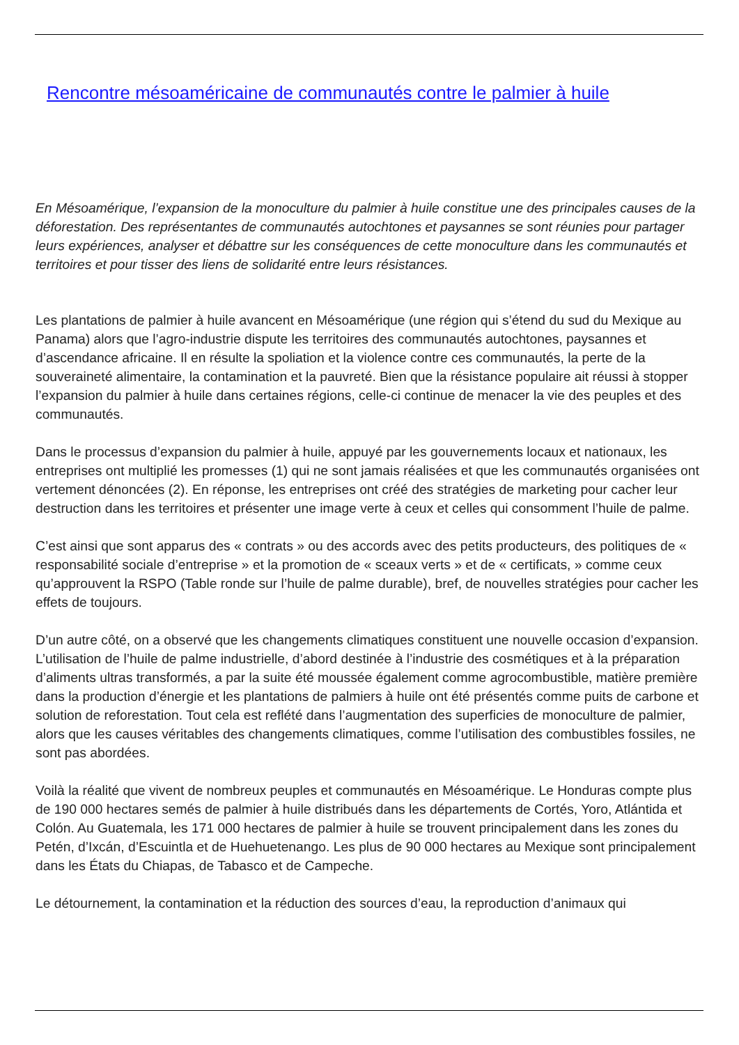Rencontre mésoaméricaine de communautés contre le palmier à huile
En Mésoamérique, l’expansion de la monoculture du palmier à huile constitue une des principales causes de la déforestation. Des représentantes de communautés autochtones et paysannes se sont réunies pour partager leurs expériences, analyser et débattre sur les conséquences de cette monoculture dans les communautés et territoires et pour tisser des liens de solidarité entre leurs résistances.
Les plantations de palmier à huile avancent en Mésoamérique (une région qui s’étend du sud du Mexique au Panama) alors que l’agro-industrie dispute les territoires des communautés autochtones, paysannes et d’ascendance africaine. Il en résulte la spoliation et la violence contre ces communautés, la perte de la souveraineté alimentaire, la contamination et la pauvreté. Bien que la résistance populaire ait réussi à stopper l’expansion du palmier à huile dans certaines régions, celle-ci continue de menacer la vie des peuples et des communautés.
Dans le processus d’expansion du palmier à huile, appuyé par les gouvernements locaux et nationaux, les entreprises ont multiplié les promesses (1) qui ne sont jamais réalisées et que les communautés organisées ont vertement dénoncées (2). En réponse, les entreprises ont créé des stratégies de marketing pour cacher leur destruction dans les territoires et présenter une image verte à ceux et celles qui consomment l’huile de palme.
C’est ainsi que sont apparus des « contrats » ou des accords avec des petits producteurs, des politiques de « responsabilité sociale d’entreprise » et la promotion de « sceaux verts » et de « certificats, » comme ceux qu’approuvent la RSPO (Table ronde sur l’huile de palme durable), bref, de nouvelles stratégies pour cacher les effets de toujours.
D’un autre côté, on a observé que les changements climatiques constituent une nouvelle occasion d’expansion. L’utilisation de l’huile de palme industrielle, d’abord destinée à l’industrie des cosmétiques et à la préparation d’aliments ultras transformés, a par la suite été moussée également comme agrocombustible, matière première dans la production d’énergie et les plantations de palmiers à huile ont été présentés comme puits de carbone et solution de reforestation. Tout cela est reflété dans l’augmentation des superficies de monoculture de palmier, alors que les causes véritables des changements climatiques, comme l’utilisation des combustibles fossiles, ne sont pas abordées.
Voilà la réalité que vivent de nombreux peuples et communautés en Mésoamérique. Le Honduras compte plus de 190 000 hectares semés de palmier à huile distribués dans les départements de Cortés, Yoro, Atlántida et Colón. Au Guatemala, les 171 000 hectares de palmier à huile se trouvent principalement dans les zones du Petén, d’Ixcán, d’Escuintla et de Huehuetenango. Les plus de 90 000 hectares au Mexique sont principalement dans les États du Chiapas, de Tabasco et de Campeche.
Le détournement, la contamination et la réduction des sources d’eau, la reproduction d’animaux qui